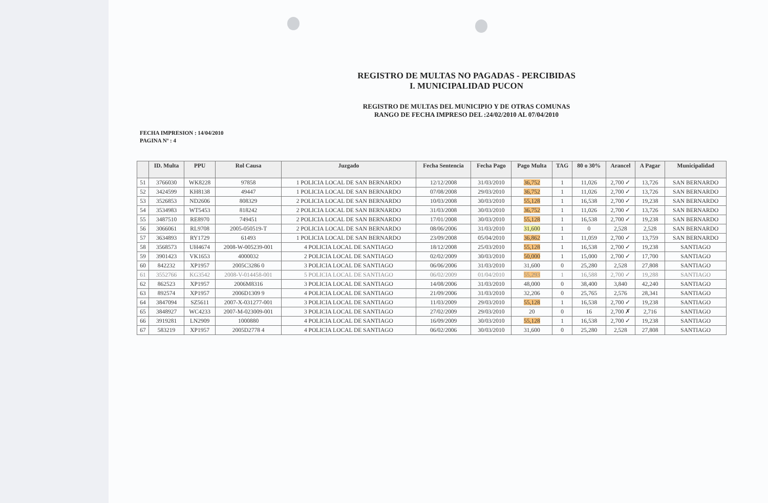REGISTRO DE MULTAS NO PAGADAS - PERCIBIDAS
I. MUNICIPALIDAD PUCON
REGISTRO DE MULTAS DEL MUNICIPIO Y DE OTRAS COMUNAS
RANGO DE FECHA IMPRESO DEL :24/02/2010 AL 07/04/2010
FECHA IMPRESION : 14/04/2010
PAGINA Nº : 4
| | ID. Multa | PPU | Rol Causa | Juzgado | Fecha Sentencia | Fecha Pago | Pago Multa | TAG | 80 o 30% | Arancel | A Pagar | Municipalidad |
| --- | --- | --- | --- | --- | --- | --- | --- | --- | --- | --- | --- | --- |
| 51 | 3766030 | WK8228 | 97858 | 1 POLICIA LOCAL DE SAN BERNARDO | 12/12/2008 | 31/03/2010 | 36,752 | 1 | 11,026 | 2,700 ✓ | 13,726 | SAN BERNARDO |
| 52 | 3424599 | KH8138 | 49447 | 1 POLICIA LOCAL DE SAN BERNARDO | 07/08/2008 | 29/03/2010 | 36,752 | 1 | 11,026 | 2,700 ✓ | 13,726 | SAN BERNARDO |
| 53 | 3526853 | ND2606 | 808329 | 2 POLICIA LOCAL DE SAN BERNARDO | 10/03/2008 | 30/03/2010 | 55,128 | 1 | 16,538 | 2,700 ✓ | 19,238 | SAN BERNARDO |
| 54 | 3534983 | WT5453 | 818242 | 2 POLICIA LOCAL DE SAN BERNARDO | 31/03/2008 | 30/03/2010 | 36,752 | 1 | 11,026 | 2,700 ✓ | 13,726 | SAN BERNARDO |
| 55 | 3487510 | RE8970 | 749451 | 2 POLICIA LOCAL DE SAN BERNARDO | 17/01/2008 | 30/03/2010 | 55,128 | 1 | 16,538 | 2,700 ✓ | 19,238 | SAN BERNARDO |
| 56 | 3066061 | RL9708 | 2005-050519-T | 2 POLICIA LOCAL DE SAN BERNARDO | 08/06/2006 | 31/03/2010 | 31,600 | 1 | 0 | 2,528 | 2,528 | SAN BERNARDO |
| 57 | 3634893 | RY1729 | 61493 | 1 POLICIA LOCAL DE SAN BERNARDO | 23/09/2008 | 05/04/2010 | 36,862 | 1 | 11,059 | 2,700 ✓ | 13,759 | SAN BERNARDO |
| 58 | 3568573 | UH4674 | 2008-W-005239-001 | 4 POLICIA LOCAL DE SANTIAGO | 18/12/2008 | 25/03/2010 | 55,128 | 1 | 16,538 | 2,700 ✓ | 19,238 | SANTIAGO |
| 59 | 3901423 | VK1653 | 4000032 | 2 POLICIA LOCAL DE SANTIAGO | 02/02/2009 | 30/03/2010 | 50,000 | 1 | 15,000 | 2,700 ✓ | 17,700 | SANTIAGO |
| 60 | 842232 | XP1957 | 2005C3286 0 | 3 POLICIA LOCAL DE SANTIAGO | 06/06/2006 | 31/03/2010 | 31,600 | 0 | 25,280 | 2,528 | 27,808 | SANTIAGO |
| 61 | 3552766 | KG3542 | 2008-V-014458-001 | 5 POLICIA LOCAL DE SANTIAGO | 06/02/2009 | 01/04/2010 | 55,293 | 1 | 16,588 | 2,700 ✓ | 19,288 | SANTIAGO |
| 62 | 862523 | XP1957 | 2006M8316 | 3 POLICIA LOCAL DE SANTIAGO | 14/08/2006 | 31/03/2010 | 48,000 | 0 | 38,400 | 3,840 | 42,240 | SANTIAGO |
| 63 | 892574 | XP1957 | 2006D1309 9 | 4 POLICIA LOCAL DE SANTIAGO | 21/09/2006 | 31/03/2010 | 32,206 | 0 | 25,765 | 2,576 | 28,341 | SANTIAGO |
| 64 | 3847094 | SZ5611 | 2007-X-031277-001 | 3 POLICIA LOCAL DE SANTIAGO | 11/03/2009 | 29/03/2010 | 55,128 | 1 | 16,538 | 2,700 ✓ | 19,238 | SANTIAGO |
| 65 | 3848927 | WC4233 | 2007-M-023009-001 | 3 POLICIA LOCAL DE SANTIAGO | 27/02/2009 | 29/03/2010 | 20 | 0 | 16 | 2,700 ✗ | 2,716 | SANTIAGO |
| 66 | 3919281 | LN2909 | 1000880 | 4 POLICIA LOCAL DE SANTIAGO | 16/09/2009 | 30/03/2010 | 55,128 | 1 | 16,538 | 2,700 ✓ | 19,238 | SANTIAGO |
| 67 | 583219 | XP1957 | 2005D2778 4 | 4 POLICIA LOCAL DE SANTIAGO | 06/02/2006 | 30/03/2010 | 31,600 | 0 | 25,280 | 2,528 | 27,808 | SANTIAGO |